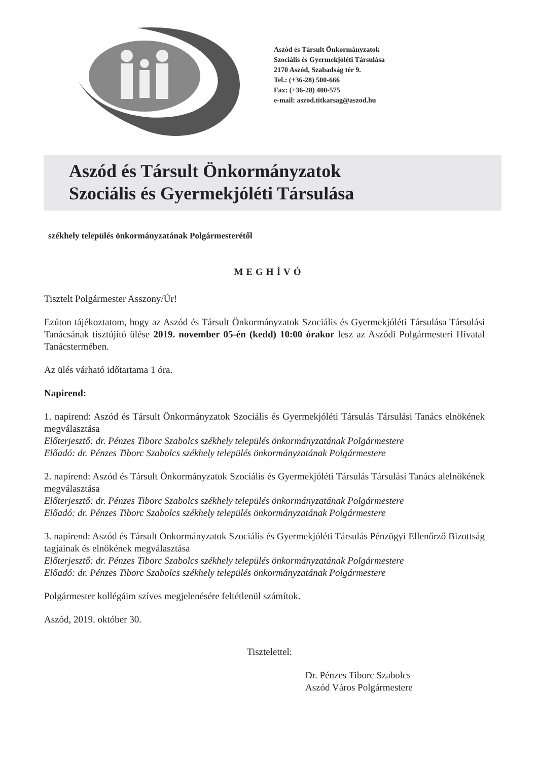Aszód és Társult Önkormányzatok
Szociális és Gyermekjóléti Társulása
2170 Aszód, Szabadság tér 9.
Tel.: (+36-28) 500-666
Fax: (+36-28) 400-575
e-mail: aszod.titkarsag@aszod.hu
Aszód és Társult Önkormányzatok
Szociális és Gyermekjóléti Társulása
székhely település önkormányzatának Polgármesterétől
MEGHÍVÓ
Tisztelt Polgármester Asszony/Úr!
Ezúton tájékoztatom, hogy az Aszód és Társult Önkormányzatok Szociális és Gyermekjóléti Társulása Társulási Tanácsának tisztújító ülése 2019. november 05-én (kedd) 10:00 órakor lesz az Aszódi Polgármesteri Hivatal Tanácstermében.
Az ülés várható időtartama 1 óra.
Napirend:
1. napirend: Aszód és Társult Önkormányzatok Szociális és Gyermekjóléti Társulás Társulási Tanács elnökének megválasztása
Előterjesztő: dr. Pénzes Tiborc Szabolcs székhely település önkormányzatának Polgármestere
Előadó: dr. Pénzes Tiborc Szabolcs székhely település önkormányzatának Polgármestere
2. napirend: Aszód és Társult Önkormányzatok Szociális és Gyermekjóléti Társulás Társulási Tanács alelnökének megválasztása
Előterjesztő: dr. Pénzes Tiborc Szabolcs székhely település önkormányzatának Polgármestere
Előadó: dr. Pénzes Tiborc Szabolcs székhely település önkormányzatának Polgármestere
3. napirend: Aszód és Társult Önkormányzatok Szociális és Gyermekjóléti Társulás Pénzügyi Ellenőrző Bizottság tagjainak és elnökének megválasztása
Előterjesztő: dr. Pénzes Tiborc Szabolcs székhely település önkormányzatának Polgármestere
Előadó: dr. Pénzes Tiborc Szabolcs székhely település önkormányzatának Polgármestere
Polgármester kollégáim szíves megjelenésére feltétlenül számítok.
Aszód, 2019. október 30.
Tisztelettel:
Dr. Pénzes Tiborc Szabolcs
Aszód Város Polgármestere